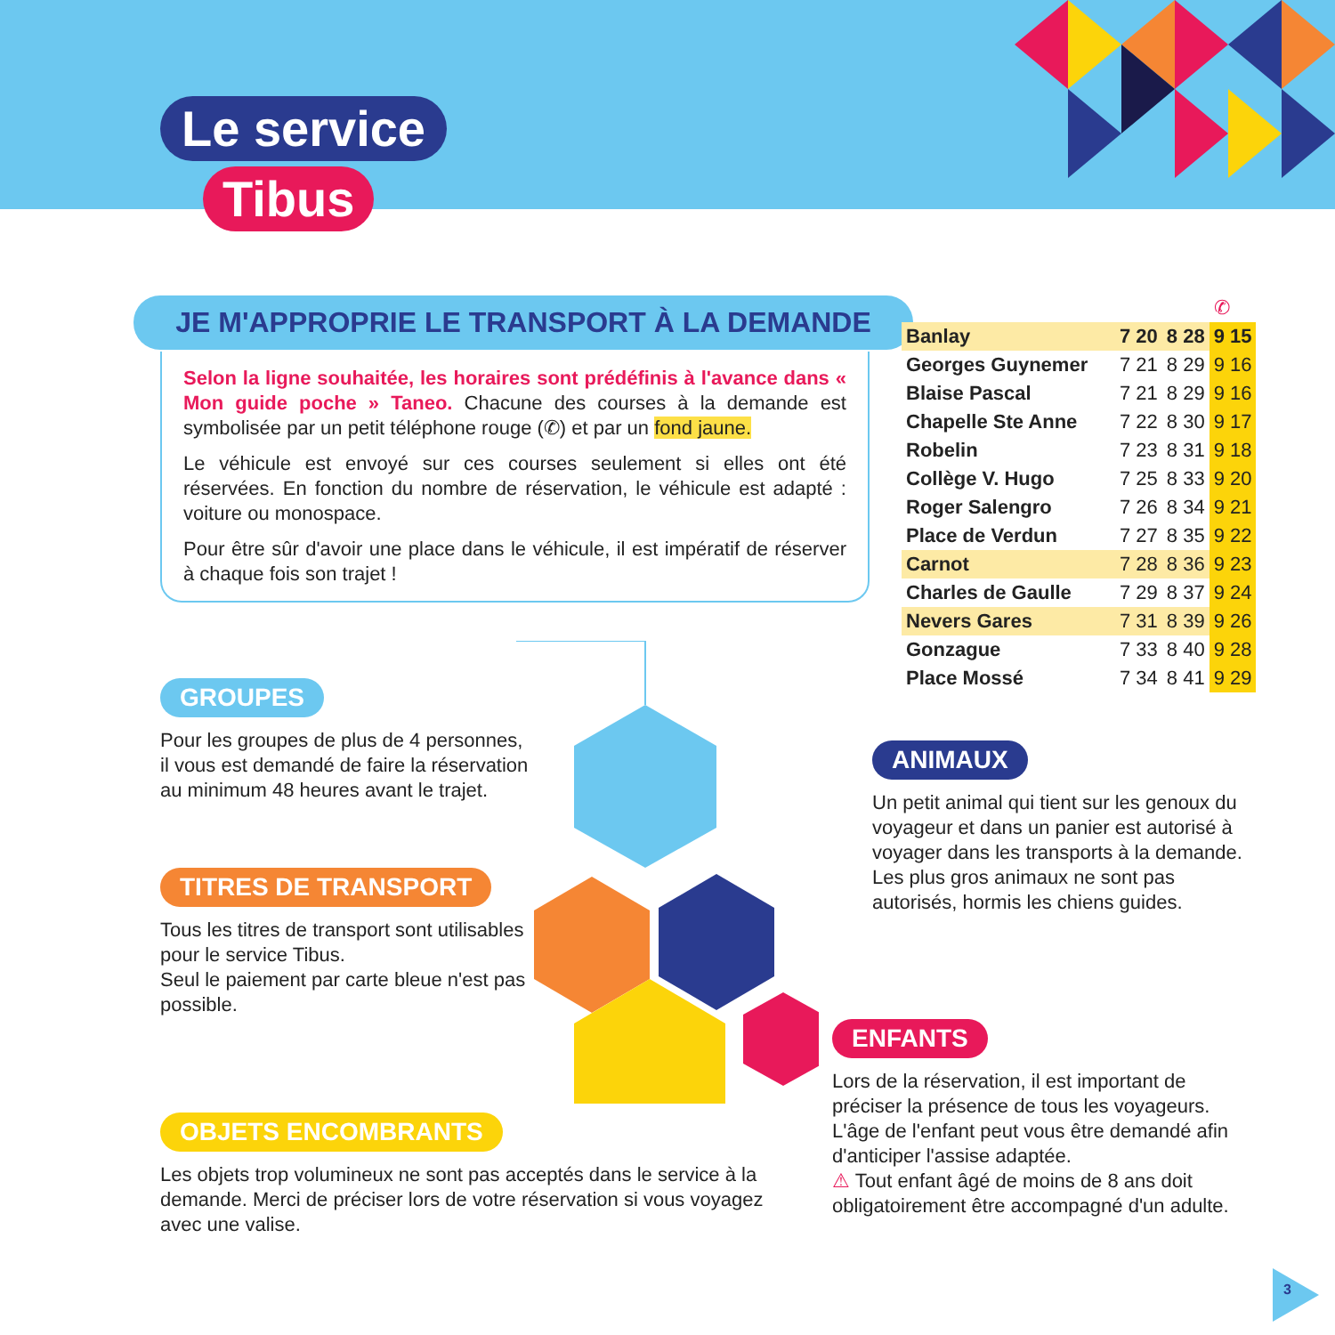Le service
Tibus
JE M'APPROPRIE LE TRANSPORT À LA DEMANDE
Selon la ligne souhaitée, les horaires sont prédéfinis à l'avance dans « Mon guide poche » Taneo. Chacune des courses à la demande est symbolisée par un petit téléphone rouge (✆) et par un fond jaune.
Le véhicule est envoyé sur ces courses seulement si elles ont été réservées. En fonction du nombre de réservation, le véhicule est adapté : voiture ou monospace.
Pour être sûr d'avoir une place dans le véhicule, il est impératif de réserver à chaque fois son trajet !
| | | | ✆ |
| Banlay | 7 20 | 8 28 | 9 15 |
| Georges Guynemer | 7 21 | 8 29 | 9 16 |
| Blaise Pascal | 7 21 | 8 29 | 9 16 |
| Chapelle Ste Anne | 7 22 | 8 30 | 9 17 |
| Robelin | 7 23 | 8 31 | 9 18 |
| Collège V. Hugo | 7 25 | 8 33 | 9 20 |
| Roger Salengro | 7 26 | 8 34 | 9 21 |
| Place de Verdun | 7 27 | 8 35 | 9 22 |
| Carnot | 7 28 | 8 36 | 9 23 |
| Charles de Gaulle | 7 29 | 8 37 | 9 24 |
| Nevers Gares | 7 31 | 8 39 | 9 26 |
| Gonzague | 7 33 | 8 40 | 9 28 |
| Place Mossé | 7 34 | 8 41 | 9 29 |
GROUPES
Pour les groupes de plus de 4 personnes, il vous est demandé de faire la réservation au minimum 48 heures avant le trajet.
TITRES DE TRANSPORT
Tous les titres de transport sont utilisables pour le service Tibus.
Seul le paiement par carte bleue n'est pas possible.
OBJETS ENCOMBRANTS
Les objets trop volumineux ne sont pas acceptés dans le service à la demande. Merci de préciser lors de votre réservation si vous voyagez avec une valise.
ANIMAUX
Un petit animal qui tient sur les genoux du voyageur et dans un panier est autorisé à voyager dans les transports à la demande. Les plus gros animaux ne sont pas autorisés, hormis les chiens guides.
ENFANTS
Lors de la réservation, il est important de préciser la présence de tous les voyageurs. L'âge de l'enfant peut vous être demandé afin d'anticiper l'assise adaptée.
⚠ Tout enfant âgé de moins de 8 ans doit obligatoirement être accompagné d'un adulte.
3